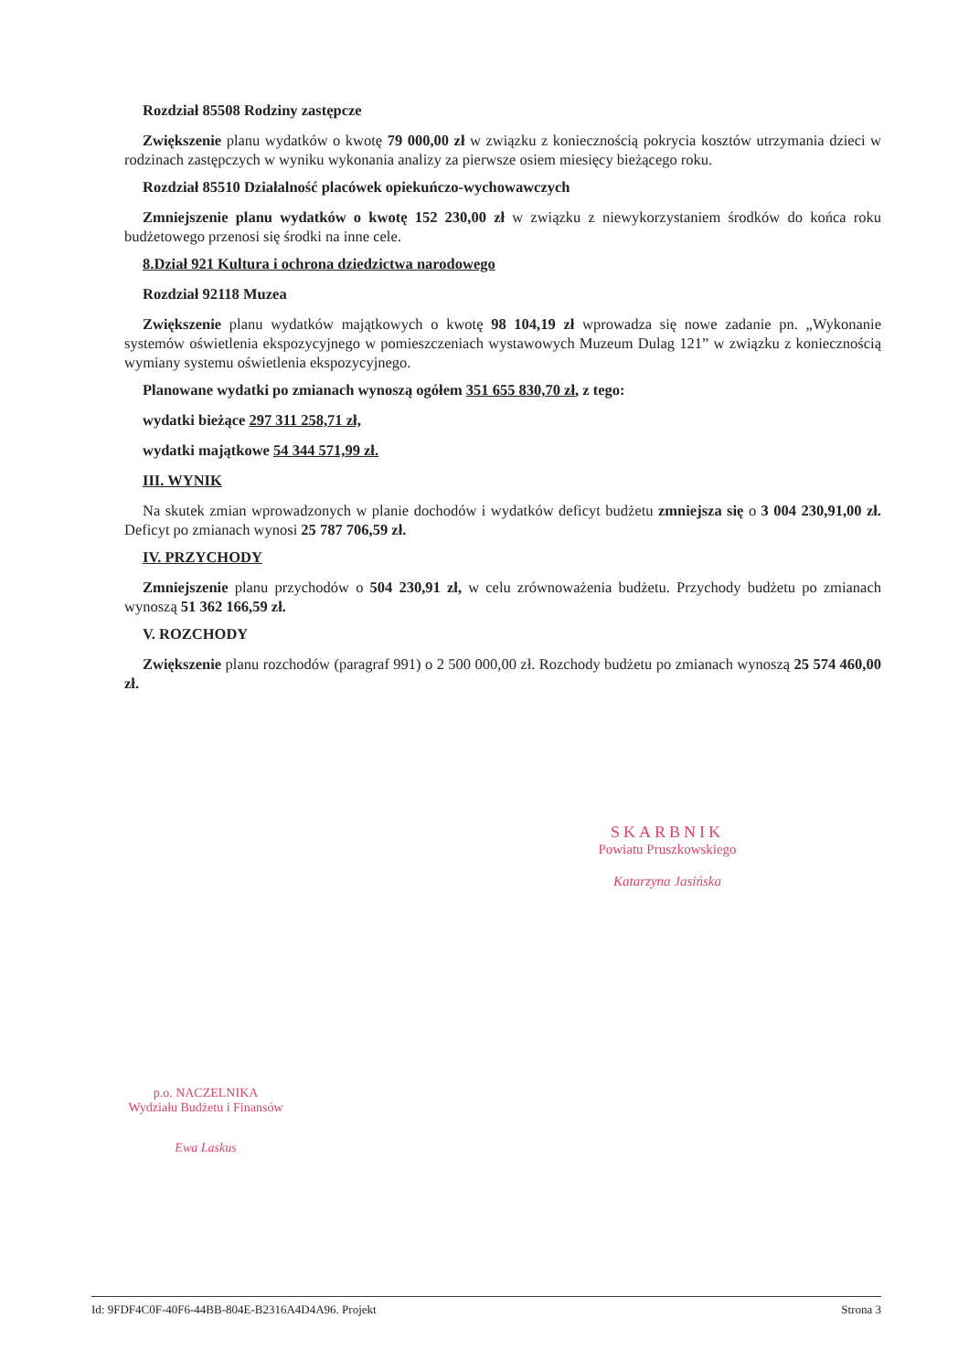Rozdział 85508 Rodziny zastępcze
Zwiększenie planu wydatków o kwotę 79 000,00 zł w związku z koniecznością pokrycia kosztów utrzymania dzieci w rodzinach zastępczych w wyniku wykonania analizy za pierwsze osiem miesięcy bieżącego roku.
Rozdział 85510 Działalność placówek opiekuńczo-wychowawczych
Zmniejszenie planu wydatków o kwotę 152 230,00 zł w związku z niewykorzystaniem środków do końca roku budżetowego przenosi się środki na inne cele.
8.Dział 921 Kultura i ochrona dziedzictwa narodowego
Rozdział 92118 Muzea
Zwiększenie planu wydatków majątkowych o kwotę 98 104,19 zł wprowadza się nowe zadanie pn. „Wykonanie systemów oświetlenia ekspozycyjnego w pomieszczeniach wystawowych Muzeum Dulag 121” w związku z koniecznością wymiany systemu oświetlenia ekspozycyjnego.
Planowane wydatki po zmianach wynoszą ogółem 351 655 830,70 zł, z tego:
wydatki bieżące 297 311 258,71 zł,
wydatki majątkowe 54 344 571,99 zł.
III. WYNIK
Na skutek zmian wprowadzonych w planie dochodów i wydatków deficyt budżetu zmniejsza się o 3 004 230,91,00 zł. Deficyt po zmianach wynosi 25 787 706,59 zł.
IV. PRZYCHODY
Zmniejszenie planu przychodów o 504 230,91 zł, w celu zrównoważenia budżetu. Przychody budżetu po zmianach wynoszą 51 362 166,59 zł.
V. ROZCHODY
Zwiększenie planu rozchodów (paragraf 991) o 2 500 000,00 zł. Rozchody budżetu po zmianach wynoszą 25 574 460,00 zł.
SKARBNIK
Powiatu Pruszkowskiego
Katarzyna Jasińska
p.o. NACZELNIKA
Wydziału Budżetu i Finansów
Ewa Laskus
Id: 9FDF4C0F-40F6-44BB-804E-B2316A4D4A96. Projekt Strona 3